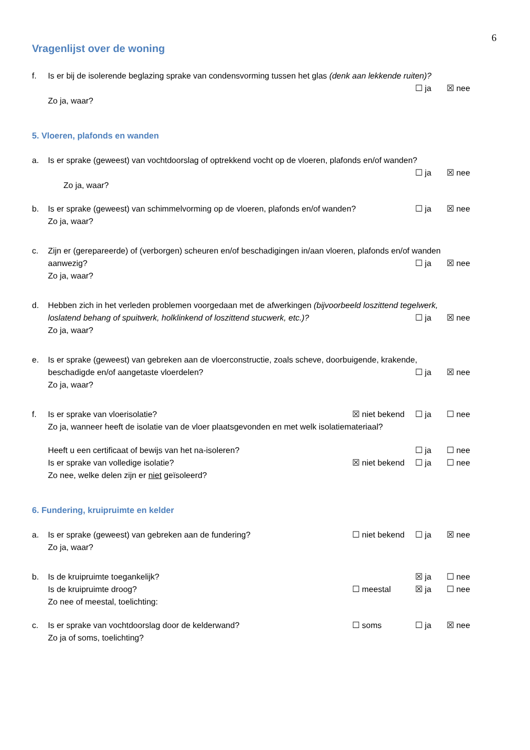6
Vragenlijst over de woning
f. Is er bij de isolerende beglazing sprake van condensvorming tussen het glas (denk aan lekkende ruiten)?
☐ ja ☒ nee
Zo ja, waar?
5. Vloeren, plafonds en wanden
a. Is er sprake (geweest) van vochtdoorslag of optrekkend vocht op de vloeren, plafonds en/of wanden?
☐ ja ☒ nee
Zo ja, waar?
b. Is er sprake (geweest) van schimmelvorming op de vloeren, plafonds en/of wanden? ☐ ja ☒ nee
Zo ja, waar?
c. Zijn er (gerepareerde) of (verborgen) scheuren en/of beschadigingen in/aan vloeren, plafonds en/of wanden
aanwezig? ☐ ja ☒ nee
Zo ja, waar?
d. Hebben zich in het verleden problemen voorgedaan met de afwerkingen (bijvoorbeeld loszittend tegelwerk,
loslatend behang of spuitwerk, holklinkend of loszittend stucwerk, etc.)? ☐ ja ☒ nee
Zo ja, waar?
e. Is er sprake (geweest) van gebreken aan de vloerconstructie, zoals scheve, doorbuigende, krakende,
beschadigde en/of aangetaste vloerdelen? ☐ ja ☒ nee
Zo ja, waar?
f. Is er sprake van vloerisolatie? ☒ niet bekend ☐ ja ☐ nee
Zo ja, wanneer heeft de isolatie van de vloer plaatsgevonden en met welk isolatiemateriaal?
Heeft u een certificaat of bewijs van het na-isoleren? ☐ ja ☐ nee
Is er sprake van volledige isolatie? ☒ niet bekend ☐ ja ☐ nee
Zo nee, welke delen zijn er niet geïsoleerd?
6. Fundering, kruipruimte en kelder
a. Is er sprake (geweest) van gebreken aan de fundering? ☐ niet bekend ☐ ja ☒ nee
Zo ja, waar?
b. Is de kruipruimte toegankelijk? ☒ ja ☐ nee
Is de kruipruimte droog? ☐ meestal ☒ ja ☐ nee
Zo nee of meestal, toelichting:
c. Is er sprake van vochtdoorslag door de kelderwand? ☐ soms ☐ ja ☒ nee
Zo ja of soms, toelichting?